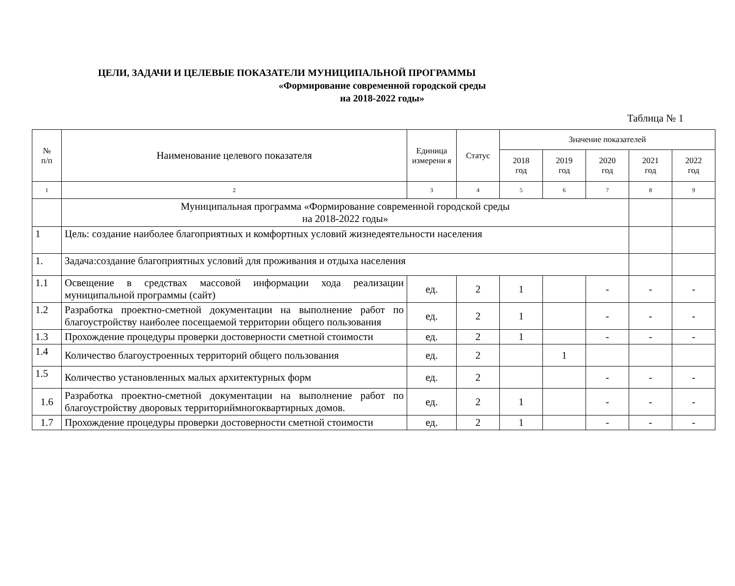ЦЕЛИ, ЗАДАЧИ И ЦЕЛЕВЫЕ ПОКАЗАТЕЛИ МУНИЦИПАЛЬНОЙ ПРОГРАММЫ
«Формирование современной городской среды
на 2018-2022 годы»
Таблица № 1
| № п/п | Наименование целевого показателя | Единица измерени я | Статус | Значение показателей | | | | |
| --- | --- | --- | --- | --- | --- | --- | --- | --- |
| | | | | 2018 год | 2019 год | 2020 год | 2021 год | 2022 год |
| 1 | 2 | 3 | 4 | 5 | 6 | 7 | 8 | 9 |
| | Муниципальная программа «Формирование современной городской среды на 2018-2022 годы» | | | | | | | |
| 1 | Цель: создание наиболее благоприятных и комфортных условий жизнедеятельности населения | | | | | | | |
| 1. | Задача:создание благоприятных условий для проживания и отдыха населения | | | | | | | |
| 1.1 | Освещение в средствах массовой информации хода реализации муниципальной программы (сайт) | ед. | 2 | 1 | | - | - | - |
| 1.2 | Разработка проектно-сметной документации на выполнение работ по благоустройству наиболее посещаемой территории общего пользования | ед. | 2 | 1 | | - | - | - |
| 1.3 | Прохождение процедуры проверки достоверности сметной стоимости | ед. | 2 | 1 | | - | - | - |
| 1.4 | Количество благоустроенных территорий общего пользования | ед. | 2 | | 1 | | | |
| 1.5 | Количество установленных малых архитектурных форм | ед. | 2 | | | - | - | - |
| 1.6 | Разработка проектно-сметной документации на выполнение работ по благоустройству дворовых территориймногоквартирных домов. | ед. | 2 | 1 | | - | - | - |
| 1.7 | Прохождение процедуры проверки достоверности сметной стоимости | ед. | 2 | 1 | | - | - | - |